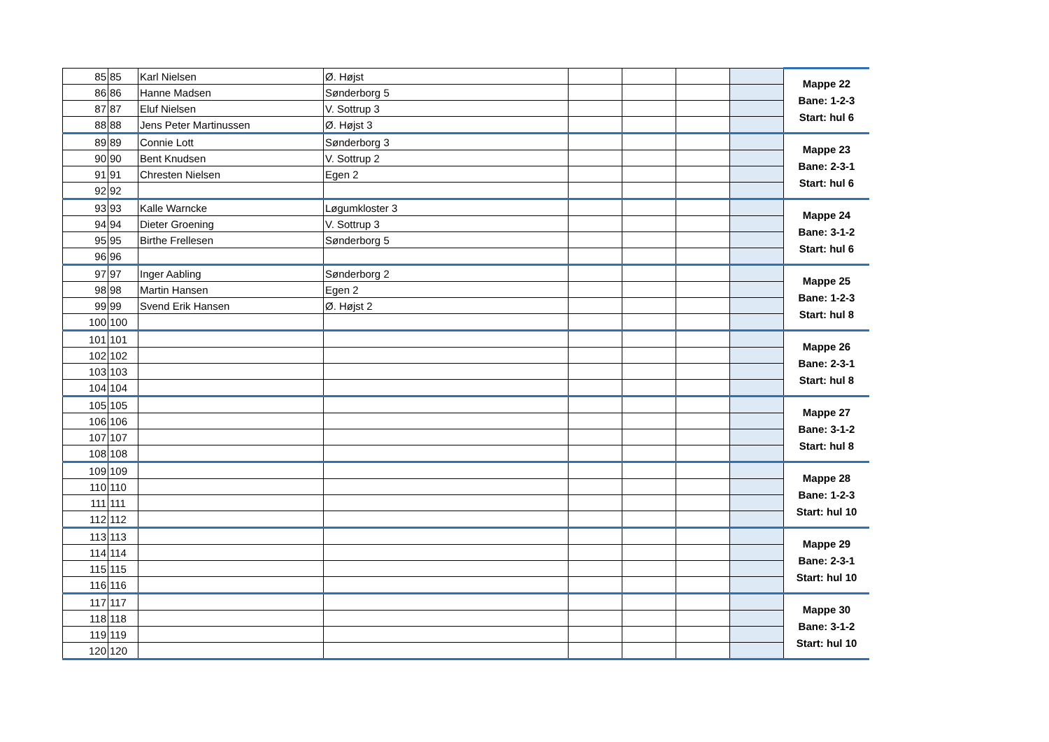| 85 | 85 | Karl Nielsen | Ø. Højst | | | | | Mappe 22 Bane: 1-2-3 Start: hul 6 |
| 86 | 86 | Hanne Madsen | Sønderborg 5 | | | | | |
| 87 | 87 | Eluf Nielsen | V. Sottrup 3 | | | | | |
| 88 | 88 | Jens Peter Martinussen | Ø. Højst 3 | | | | | |
| 89 | 89 | Connie Lott | Sønderborg 3 | | | | | Mappe 23 Bane: 2-3-1 Start: hul 6 |
| 90 | 90 | Bent Knudsen | V. Sottrup 2 | | | | | |
| 91 | 91 | Chresten Nielsen | Egen 2 | | | | | |
| 92 | 92 | | | | | | | |
| 93 | 93 | Kalle Warncke | Løgumkloster 3 | | | | | Mappe 24 Bane: 3-1-2 Start: hul 6 |
| 94 | 94 | Dieter Groening | V. Sottrup 3 | | | | | |
| 95 | 95 | Birthe Frellesen | Sønderborg 5 | | | | | |
| 96 | 96 | | | | | | | |
| 97 | 97 | Inger Aabling | Sønderborg 2 | | | | | Mappe 25 Bane: 1-2-3 Start: hul 8 |
| 98 | 98 | Martin Hansen | Egen 2 | | | | | |
| 99 | 99 | Svend Erik Hansen | Ø. Højst 2 | | | | | |
| 100 | 100 | | | | | | | |
| 101 | 101 | | | | | | | Mappe 26 Bane: 2-3-1 Start: hul 8 |
| 102 | 102 | | | | | | | |
| 103 | 103 | | | | | | | |
| 104 | 104 | | | | | | | |
| 105 | 105 | | | | | | | Mappe 27 Bane: 3-1-2 Start: hul 8 |
| 106 | 106 | | | | | | | |
| 107 | 107 | | | | | | | |
| 108 | 108 | | | | | | | |
| 109 | 109 | | | | | | | Mappe 28 Bane: 1-2-3 Start: hul 10 |
| 110 | 110 | | | | | | | |
| 111 | 111 | | | | | | | |
| 112 | 112 | | | | | | | |
| 113 | 113 | | | | | | | Mappe 29 Bane: 2-3-1 Start: hul 10 |
| 114 | 114 | | | | | | | |
| 115 | 115 | | | | | | | |
| 116 | 116 | | | | | | | |
| 117 | 117 | | | | | | | Mappe 30 Bane: 3-1-2 Start: hul 10 |
| 118 | 118 | | | | | | | |
| 119 | 119 | | | | | | | |
| 120 | 120 | | | | | | | |